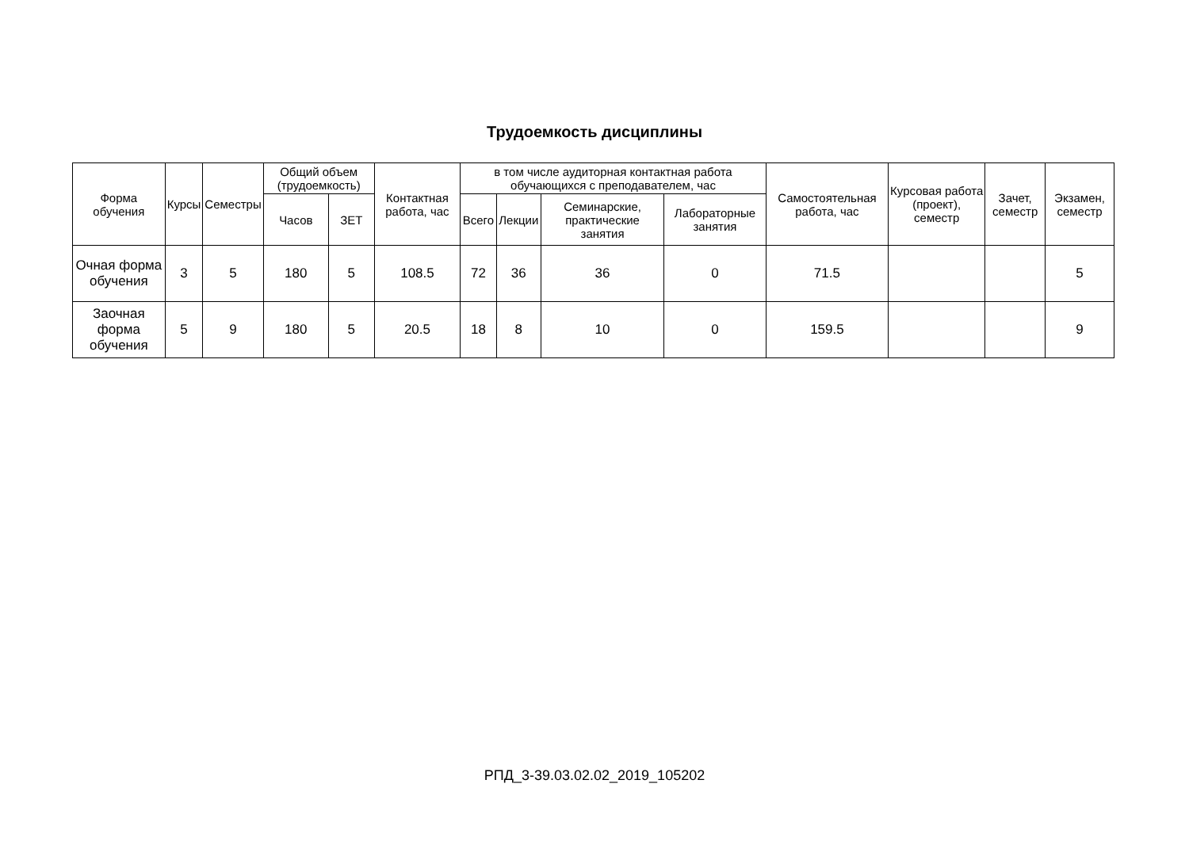Трудоемкость дисциплины
| Форма обучения | Курсы | Семестры | Общий объем (трудоемкость) | | Контактная работа, час | в том числе аудиторная контактная работа обучающихся с преподавателем, час | | | | Самостоятельная работа, час | Курсовая работа (проект), семестр | Зачет, семестр | Экзамен, семестр |
| --- | --- | --- | --- | --- | --- | --- | --- | --- | --- | --- | --- | --- | --- |
| | | | Часов | ЗЕТ | | Всего | Лекции | Семинарские, практические занятия | Лабораторные занятия | | | | |
| Очная форма обучения | 3 | 5 | 180 | 5 | 108.5 | 72 | 36 | 36 | 0 | 71.5 | | | 5 |
| Заочная форма обучения | 5 | 9 | 180 | 5 | 20.5 | 18 | 8 | 10 | 0 | 159.5 | | | 9 |
РПД_3-39.03.02.02_2019_105202